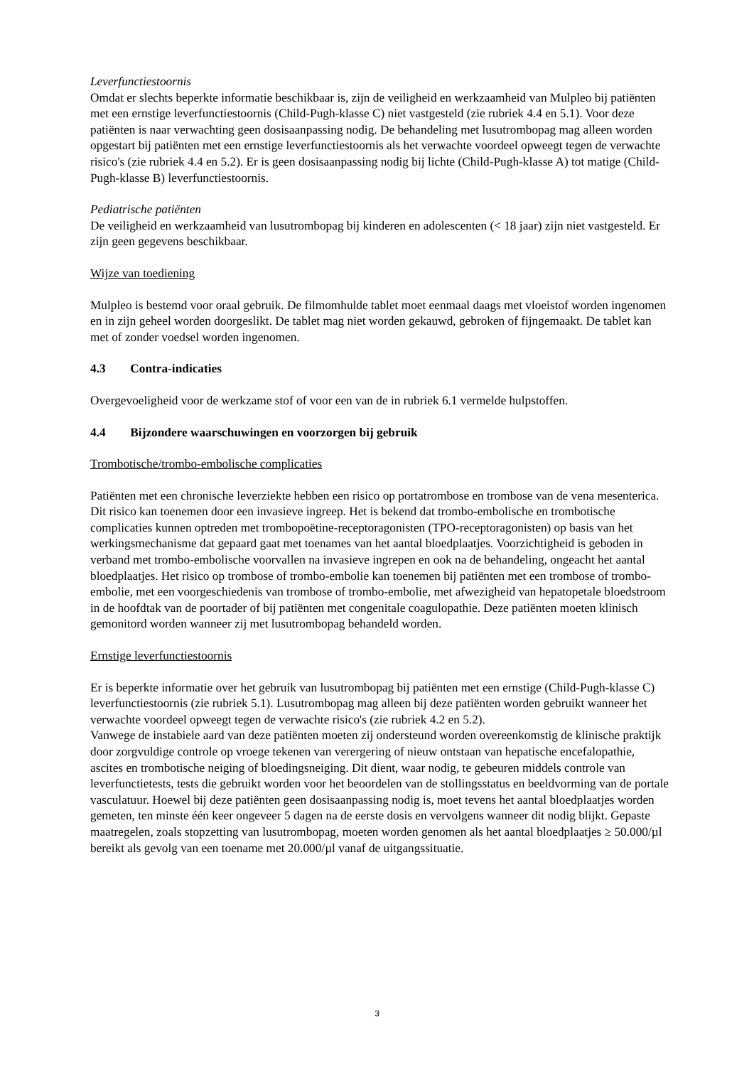Leverfunctiestoornis
Omdat er slechts beperkte informatie beschikbaar is, zijn de veiligheid en werkzaamheid van Mulpleo bij patiënten met een ernstige leverfunctiestoornis (Child-Pugh-klasse C) niet vastgesteld (zie rubriek 4.4 en 5.1). Voor deze patiënten is naar verwachting geen dosisaanpassing nodig. De behandeling met lusutrombopag mag alleen worden opgestart bij patiënten met een ernstige leverfunctiestoornis als het verwachte voordeel opweegt tegen de verwachte risico's (zie rubriek 4.4 en 5.2). Er is geen dosisaanpassing nodig bij lichte (Child-Pugh-klasse A) tot matige (Child-Pugh-klasse B) leverfunctiestoornis.
Pediatrische patiënten
De veiligheid en werkzaamheid van lusutrombopag bij kinderen en adolescenten (< 18 jaar) zijn niet vastgesteld. Er zijn geen gegevens beschikbaar.
Wijze van toediening
Mulpleo is bestemd voor oraal gebruik. De filmomhulde tablet moet eenmaal daags met vloeistof worden ingenomen en in zijn geheel worden doorgeslikt. De tablet mag niet worden gekauwd, gebroken of fijngemaakt. De tablet kan met of zonder voedsel worden ingenomen.
4.3 Contra-indicaties
Overgevoeligheid voor de werkzame stof of voor een van de in rubriek 6.1 vermelde hulpstoffen.
4.4 Bijzondere waarschuwingen en voorzorgen bij gebruik
Trombotische/trombo-embolische complicaties
Patiënten met een chronische leverziekte hebben een risico op portatrombose en trombose van de vena mesenterica. Dit risico kan toenemen door een invasieve ingreep. Het is bekend dat trombo-embolische en trombotische complicaties kunnen optreden met trombopoëtine-receptoragonisten (TPO-receptoragonisten) op basis van het werkingsmechanisme dat gepaard gaat met toenames van het aantal bloedplaatjes. Voorzichtigheid is geboden in verband met trombo-embolische voorvallen na invasieve ingrepen en ook na de behandeling, ongeacht het aantal bloedplaatjes. Het risico op trombose of trombo-embolie kan toenemen bij patiënten met een trombose of trombo-embolie, met een voorgeschiedenis van trombose of trombo-embolie, met afwezigheid van hepatopetale bloedstroom in de hoofdtak van de poortader of bij patiënten met congenitale coagulopathie. Deze patiënten moeten klinisch gemonitord worden wanneer zij met lusutrombopag behandeld worden.
Ernstige leverfunctiestoornis
Er is beperkte informatie over het gebruik van lusutrombopag bij patiënten met een ernstige (Child-Pugh-klasse C) leverfunctiestoornis (zie rubriek 5.1). Lusutrombopag mag alleen bij deze patiënten worden gebruikt wanneer het verwachte voordeel opweegt tegen de verwachte risico's (zie rubriek 4.2 en 5.2).
Vanwege de instabiele aard van deze patiënten moeten zij ondersteund worden overeenkomstig de klinische praktijk door zorgvuldige controle op vroege tekenen van verergering of nieuw ontstaan van hepatische encefalopathie, ascites en trombotische neiging of bloedingsneiging. Dit dient, waar nodig, te gebeuren middels controle van leverfunctietests, tests die gebruikt worden voor het beoordelen van de stollingsstatus en beeldvorming van de portale vasculatuur. Hoewel bij deze patiënten geen dosisaanpassing nodig is, moet tevens het aantal bloedplaatjes worden gemeten, ten minste één keer ongeveer 5 dagen na de eerste dosis en vervolgens wanneer dit nodig blijkt. Gepaste maatregelen, zoals stopzetting van lusutrombopag, moeten worden genomen als het aantal bloedplaatjes ≥ 50.000/µl bereikt als gevolg van een toename met 20.000/µl vanaf de uitgangssituatie.
3